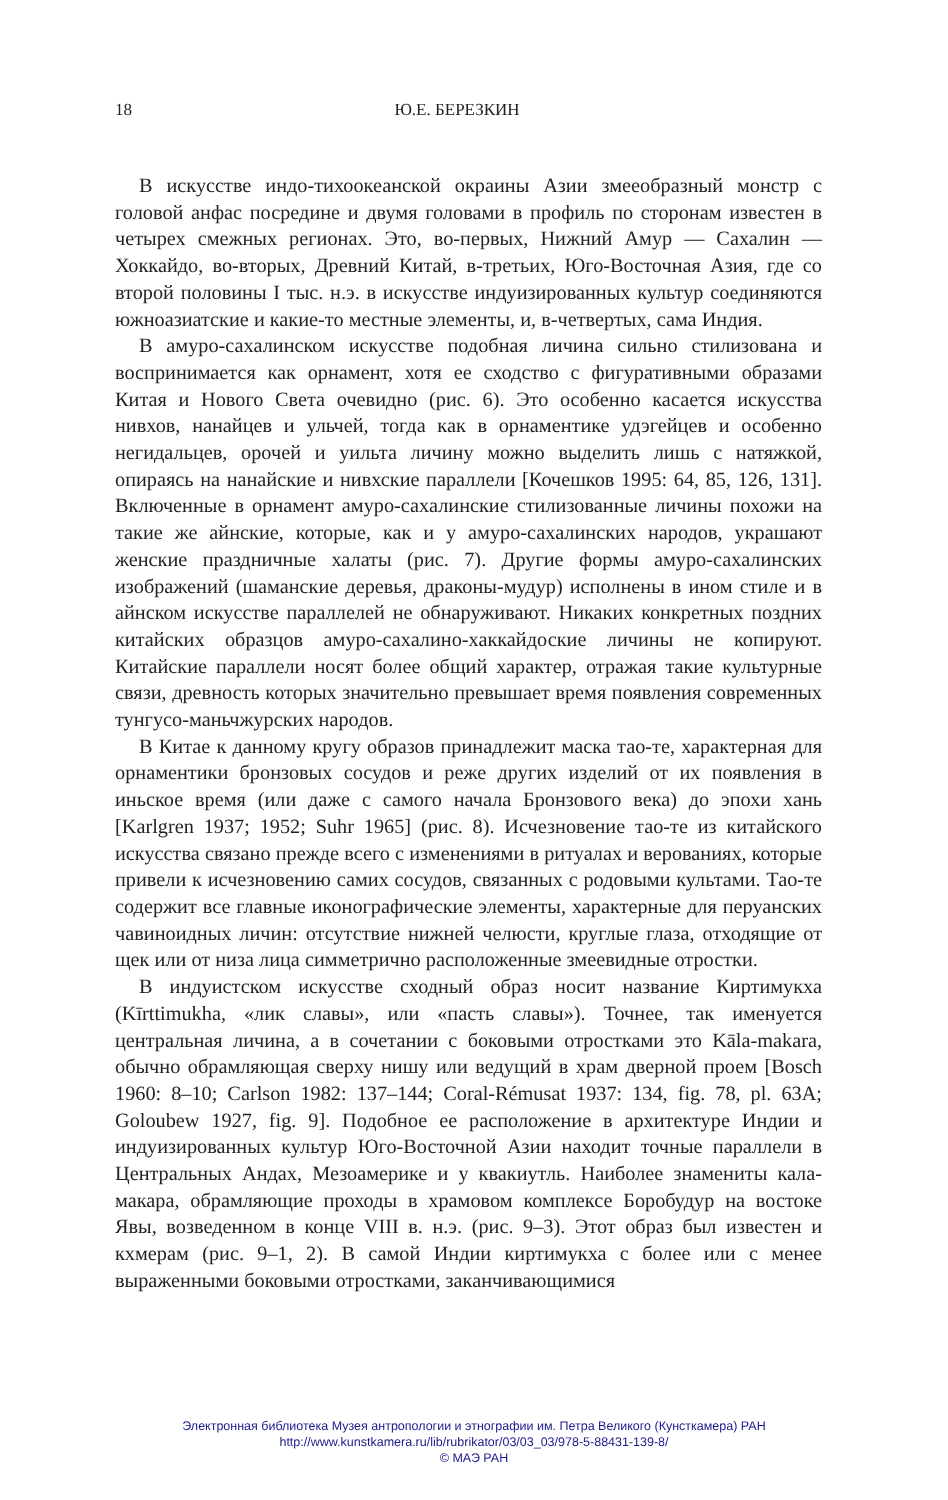18 Ю.Е. БЕРЕЗКИН
В искусстве индо-тихоокеанской окраины Азии змееобразный монстр с головой анфас посредине и двумя головами в профиль по сторонам известен в четырех смежных регионах. Это, во-первых, Нижний Амур — Сахалин — Хоккайдо, во-вторых, Древний Китай, в-третьих, Юго-Восточная Азия, где со второй половины I тыс. н.э. в искусстве индуизированных культур соединяются южноазиатские и какие-то местные элементы, и, в-четвертых, сама Индия.
В амуро-сахалинском искусстве подобная личина сильно стилизована и воспринимается как орнамент, хотя ее сходство с фигуративными образами Китая и Нового Света очевидно (рис. 6). Это особенно касается искусства нивхов, нанайцев и ульчей, тогда как в орнаментике удэгейцев и особенно негидальцев, орочей и уильта личину можно выделить лишь с натяжкой, опираясь на нанайские и нивхские параллели [Кочешков 1995: 64, 85, 126, 131]. Включенные в орнамент амуро-сахалинские стилизованные личины похожи на такие же айнские, которые, как и у амуро-сахалинских народов, украшают женские праздничные халаты (рис. 7). Другие формы амуро-сахалинских изображений (шаманские деревья, драконы-мудур) исполнены в ином стиле и в айнском искусстве параллелей не обнаруживают. Никаких конкретных поздних китайских образцов амуро-сахалино-хаккайдоские личины не копируют. Китайские параллели носят более общий характер, отражая такие культурные связи, древность которых значительно превышает время появления современных тунгусо-маньчжурских народов.
В Китае к данному кругу образов принадлежит маска тао-те, характерная для орнаментики бронзовых сосудов и реже других изделий от их появления в иньское время (или даже с самого начала Бронзового века) до эпохи хань [Karlgren 1937; 1952; Suhr 1965] (рис. 8). Исчезновение тао-те из китайского искусства связано прежде всего с изменениями в ритуалах и верованиях, которые привели к исчезновению самих сосудов, связанных с родовыми культами. Тао-те содержит все главные иконографические элементы, характерные для перуанских чавиноидных личин: отсутствие нижней челюсти, круглые глаза, отходящие от щек или от низа лица симметрично расположенные змеевидные отростки.
В индуистском искусстве сходный образ носит название Киртимукха (Kīrttimukha, «лик славы», или «пасть славы»). Точнее, так именуется центральная личина, а в сочетании с боковыми отростками это Kāla-makara, обычно обрамляющая сверху нишу или ведущий в храм дверной проем [Bosch 1960: 8–10; Carlson 1982: 137–144; Coral-Rémusat 1937: 134, fig. 78, pl. 63A; Goloubew 1927, fig. 9]. Подобное ее расположение в архитектуре Индии и индуизированных культур Юго-Восточной Азии находит точные параллели в Центральных Андах, Мезоамерике и у квакиутль. Наиболее знамениты кала-макара, обрамляющие проходы в храмовом комплексе Боробудур на востоке Явы, возведенном в конце VIII в. н.э. (рис. 9–3). Этот образ был известен и кхмерам (рис. 9–1, 2). В самой Индии киртимукха с более или с менее выраженными боковыми отростками, заканчивающимися
Электронная библиотека Музея антропологии и этнографии им. Петра Великого (Кунсткамера) РАН
http://www.kunstkamera.ru/lib/rubrikator/03/03_03/978-5-88431-139-8/
© МАЭ РАН